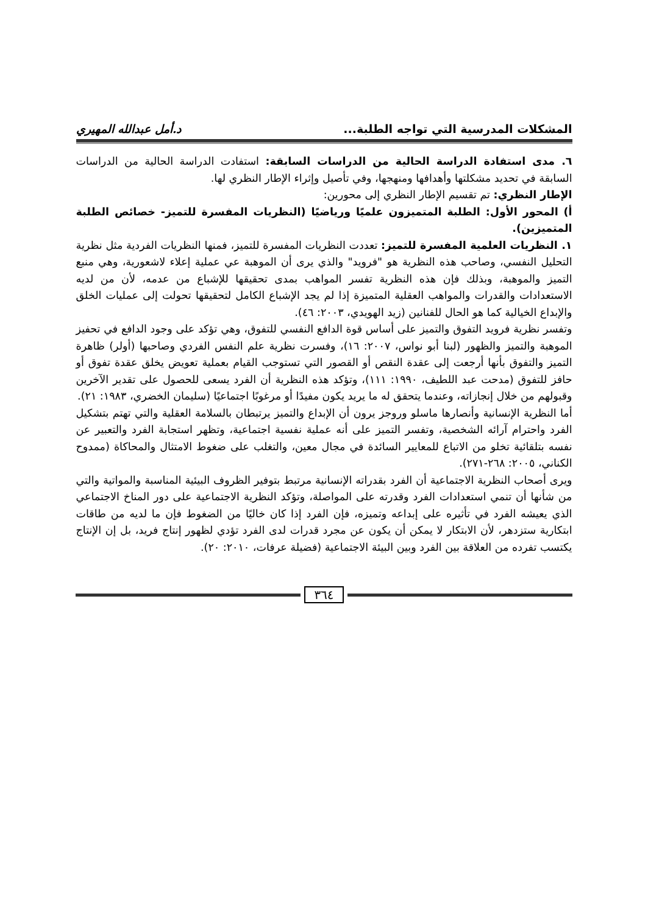المشكلات المدرسية التي تواجه الطلبة... د.أمل عبدالله المهيري
٦. مدى استفادة الدراسة الحالية من الدراسات السابقة: استفادت الدراسة الحالية من الدراسات السابقة في تحديد مشكلتها وأهدافها ومنهجها، وفي تأصيل وإثراء الإطار النظري لها.
الإطار النظري: تم تقسيم الإطار النظري إلى محورين:
أ) المحور الأول: الطلبة المتميزون علميًا ورياضيًا (النظريات المفسرة للتميز- خصائص الطلبة المتميزين).
١. النظريات العلمية المفسرة للتميز: تعددت النظريات المفسرة للتميز، فمنها النظريات الفردية مثل نظرية التحليل النفسي، وصاحب هذه النظرية هو "فرويد" والذي يرى أن الموهبة عي عملية إعلاء لاشعورية، وهي منبع التميز والموهبة، وبذلك فإن هذه النظرية تفسر المواهب بمدى تحقيقها للإشباع من عدمه، لأن من لديه الاستعدادات والقدرات والمواهب العقلية المتميزة إذا لم يجد الإشباع الكامل لتحقيقها تحولت إلى عمليات الخلق والإبداع الخيالية كما هو الحال للفنانين (زيد الهويدي، ٢٠٠٣: ٤٦).
وتفسر نظرية فرويد التفوق والتميز على أساس قوة الدافع النفسي للتفوق، وهي تؤكد على وجود الدافع في تحفيز الموهبة والتميز والظهور (لبنا أبو نواس، ٢٠٠٧: ١٦)، وفسرت نظرية علم النفس الفردي وصاحبها (أولر) ظاهرة التميز والتفوق بأنها أرجعت إلى عقدة النقص أو القصور التي تستوجب القيام بعملية تعويض يخلق عقدة تفوق أو حافز للتفوق (مدحت عبد اللطيف، ١٩٩٠: ١١١)، وتؤكد هذه النظرية أن الفرد يسعى للحصول على تقدير الآخرين وقبولهم من خلال إنجازاته، وعندما يتحقق له ما يريد يكون مفيدًا أو مرغوبًا اجتماعيًا (سليمان الخضري، ١٩٨٣: ٢١).
أما النظرية الإنسانية وأنصارها ماسلو وروجز يرون أن الإبداع والتميز يرتبطان بالسلامة العقلية والتي تهتم بتشكيل الفرد واحترام آرائه الشخصية، وتفسر التميز على أنه عملية نفسية اجتماعية، وتظهر استجابة الفرد والتعبير عن نفسه بتلقائية تخلو من الاتباع للمعايير السائدة في مجال معين، والتغلب على ضغوط الامتثال والمحاكاة (ممدوح الكناني، ٢٠٠٥: ٢٦٨-٢٧١).
ويرى أصحاب النظرية الاجتماعية أن الفرد بقدراته الإنسانية مرتبط بتوفير الظروف البيئية المناسبة والمواتية والتي من شأنها أن تنمي استعدادات الفرد وقدرته على المواصلة، وتؤكد النظرية الاجتماعية على دور المناخ الاجتماعي الذي يعيشه الفرد في تأثيره على إبداعه وتميزه، فإن الفرد إذا كان خاليًا من الضغوط فإن ما لديه من طاقات ابتكارية ستزدهر، لأن الابتكار لا يمكن أن يكون عن مجرد قدرات لدى الفرد تؤدي لظهور إنتاج فريد، بل إن الإنتاج يكتسب تفرده من العلاقة بين الفرد وبين البيئة الاجتماعية (فضيلة عرفات، ٢٠١٠: ٢٠).
٣٦٤